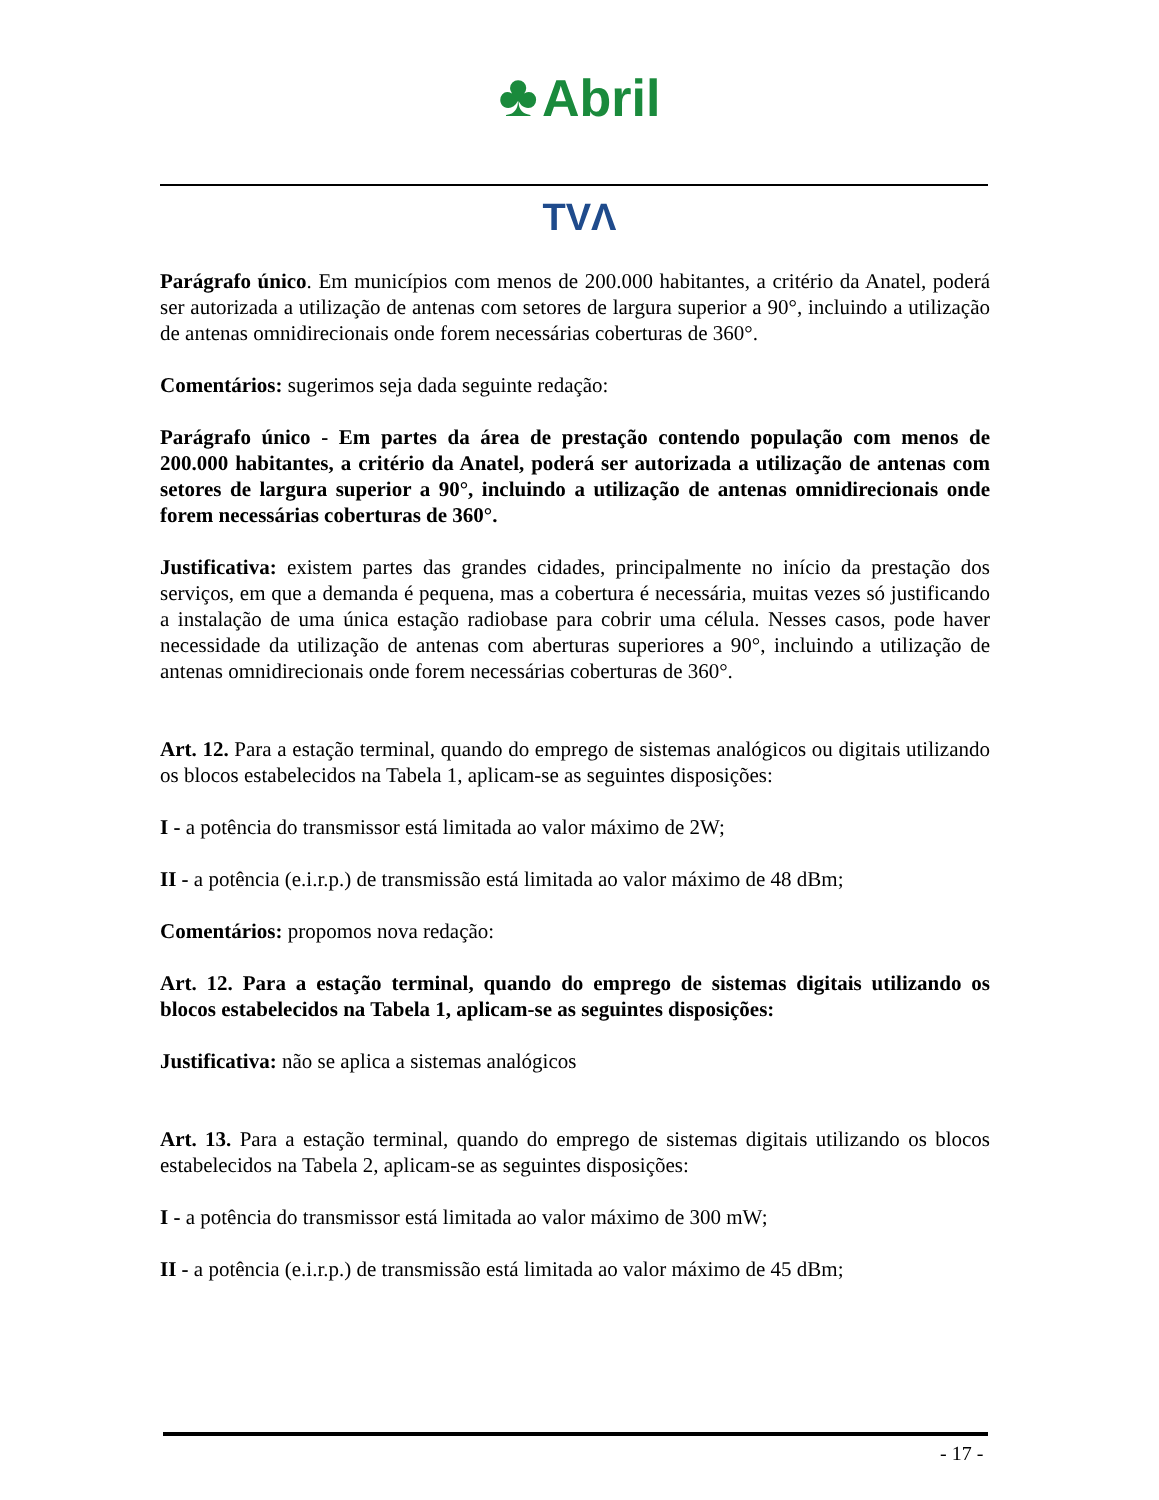♣ Abril
TVΛ
Parágrafo único. Em municípios com menos de 200.000 habitantes, a critério da Anatel, poderá ser autorizada a utilização de antenas com setores de largura superior a 90°, incluindo a utilização de antenas omnidirecionais onde forem necessárias coberturas de 360°.
Comentários: sugerimos seja dada seguinte redação:
Parágrafo único - Em partes da área de prestação contendo população com menos de 200.000 habitantes, a critério da Anatel, poderá ser autorizada a utilização de antenas com setores de largura superior a 90°, incluindo a utilização de antenas omnidirecionais onde forem necessárias coberturas de 360°.
Justificativa: existem partes das grandes cidades, principalmente no início da prestação dos serviços, em que a demanda é pequena, mas a cobertura é necessária, muitas vezes só justificando a instalação de uma única estação radiobase para cobrir uma célula. Nesses casos, pode haver necessidade da utilização de antenas com aberturas superiores a 90°, incluindo a utilização de antenas omnidirecionais onde forem necessárias coberturas de 360°.
Art. 12. Para a estação terminal, quando do emprego de sistemas analógicos ou digitais utilizando os blocos estabelecidos na Tabela 1, aplicam-se as seguintes disposições:
I - a potência do transmissor está limitada ao valor máximo de 2W;
II - a potência (e.i.r.p.) de transmissão está limitada ao valor máximo de 48 dBm;
Comentários: propomos nova redação:
Art. 12. Para a estação terminal, quando do emprego de sistemas digitais utilizando os blocos estabelecidos na Tabela 1, aplicam-se as seguintes disposições:
Justificativa: não se aplica a sistemas analógicos
Art. 13. Para a estação terminal, quando do emprego de sistemas digitais utilizando os blocos estabelecidos na Tabela 2, aplicam-se as seguintes disposições:
I - a potência do transmissor está limitada ao valor máximo de 300 mW;
II - a potência (e.i.r.p.) de transmissão está limitada ao valor máximo de 45 dBm;
- 17 -